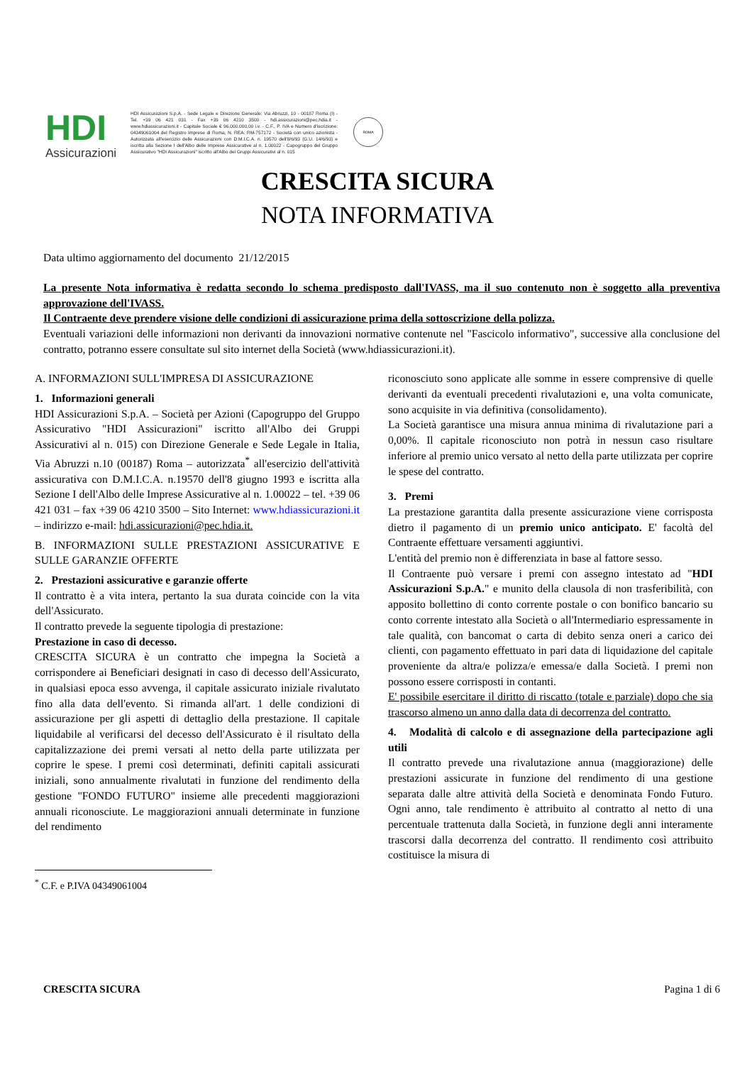HDI
Assicurazioni
HDI Assicurazioni S.p.A. - Sede Legale e Direzione Generale: Via Abruzzi, 10 - 00187 Roma (I) - Tel. +39 06 421 031 - Fax +39 06 4210 3500 - hdi.assicurazioni@pec.hdia.it - www.hdiassicurazioni.it - Capitale Sociale € 96.000.000,00 i.v. - C.F., P. IVA e Numero d'iscrizione: 04349061004 del Registro Imprese di Roma, N. REA: RM-757172 - Società con unico azionista - Autorizzata all'esercizio delle Assicurazioni con D.M.I.C.A. n. 19570 dell'8/6/93 (G.U. 14/6/93) e iscritta alla Sezione I dell'Albo delle Imprese Assicurative al n. 1.00022 - Capogruppo del Gruppo Assicurativo "HDI Assicurazioni" iscritto all'Albo dei Gruppi Assicurativi al n. 015
ROMA
CRESCITA SICURA
NOTA INFORMATIVA
Data ultimo aggiornamento del documento 21/12/2015
La presente Nota informativa è redatta secondo lo schema predisposto dall'IVASS, ma il suo contenuto non è soggetto alla preventiva approvazione dell'IVASS.
Il Contraente deve prendere visione delle condizioni di assicurazione prima della sottoscrizione della polizza.
Eventuali variazioni delle informazioni non derivanti da innovazioni normative contenute nel "Fascicolo informativo", successive alla conclusione del contratto, potranno essere consultate sul sito internet della Società (www.hdiassicurazioni.it).
A. INFORMAZIONI SULL'IMPRESA DI ASSICURAZIONE
1. Informazioni generali
HDI Assicurazioni S.p.A. – Società per Azioni (Capogruppo del Gruppo Assicurativo "HDI Assicurazioni" iscritto all'Albo dei Gruppi Assicurativi al n. 015) con Direzione Generale e Sede Legale in Italia, Via Abruzzi n.10 (00187) Roma – autorizzata<sup>*</sup> all'esercizio dell'attività assicurativa con D.M.I.C.A. n.19570 dell'8 giugno 1993 e iscritta alla Sezione I dell'Albo delle Imprese Assicurative al n. 1.00022 – tel. +39 06 421 031 – fax +39 06 4210 3500 – Sito Internet: www.hdiassicurazioni.it – indirizzo e-mail: hdi.assicurazioni@pec.hdia.it.
B. INFORMAZIONI SULLE PRESTAZIONI ASSICURATIVE E SULLE GARANZIE OFFERTE
2. Prestazioni assicurative e garanzie offerte
Il contratto è a vita intera, pertanto la sua durata coincide con la vita dell'Assicurato.
Il contratto prevede la seguente tipologia di prestazione:
Prestazione in caso di decesso.
CRESCITA SICURA è un contratto che impegna la Società a corrispondere ai Beneficiari designati in caso di decesso dell'Assicurato, in qualsiasi epoca esso avvenga, il capitale assicurato iniziale rivalutato fino alla data dell'evento. Si rimanda all'art. 1 delle condizioni di assicurazione per gli aspetti di dettaglio della prestazione. Il capitale liquidabile al verificarsi del decesso dell'Assicurato è il risultato della capitalizzazione dei premi versati al netto della parte utilizzata per coprire le spese. I premi così determinati, definiti capitali assicurati iniziali, sono annualmente rivalutati in funzione del rendimento della gestione "FONDO FUTURO" insieme alle precedenti maggiorazioni annuali riconosciute. Le maggiorazioni annuali determinate in funzione del rendimento
<sup>*</sup> C.F. e P.IVA 04349061004
riconosciuto sono applicate alle somme in essere comprensive di quelle derivanti da eventuali precedenti rivalutazioni e, una volta comunicate, sono acquisite in via definitiva (consolidamento).
La Società garantisce una misura annua minima di rivalutazione pari a 0,00%. Il capitale riconosciuto non potrà in nessun caso risultare inferiore al premio unico versato al netto della parte utilizzata per coprire le spese del contratto.
3. Premi
La prestazione garantita dalla presente assicurazione viene corrisposta dietro il pagamento di un premio unico anticipato. E' facoltà del Contraente effettuare versamenti aggiuntivi.
L'entità del premio non è differenziata in base al fattore sesso.
Il Contraente può versare i premi con assegno intestato ad "HDI Assicurazioni S.p.A." e munito della clausola di non trasferibilità, con apposito bollettino di conto corrente postale o con bonifico bancario su conto corrente intestato alla Società o all'Intermediario espressamente in tale qualità, con bancomat o carta di debito senza oneri a carico dei clienti, con pagamento effettuato in pari data di liquidazione del capitale proveniente da altra/e polizza/e emessa/e dalla Società. I premi non possono essere corrisposti in contanti.
E' possibile esercitare il diritto di riscatto (totale e parziale) dopo che sia trascorso almeno un anno dalla data di decorrenza del contratto.
4. Modalità di calcolo e di assegnazione della partecipazione agli utili
Il contratto prevede una rivalutazione annua (maggiorazione) delle prestazioni assicurate in funzione del rendimento di una gestione separata dalle altre attività della Società e denominata Fondo Futuro. Ogni anno, tale rendimento è attribuito al contratto al netto di una percentuale trattenuta dalla Società, in funzione degli anni interamente trascorsi dalla decorrenza del contratto. Il rendimento così attribuito costituisce la misura di
CRESCITA SICURA Pagina 1 di 6